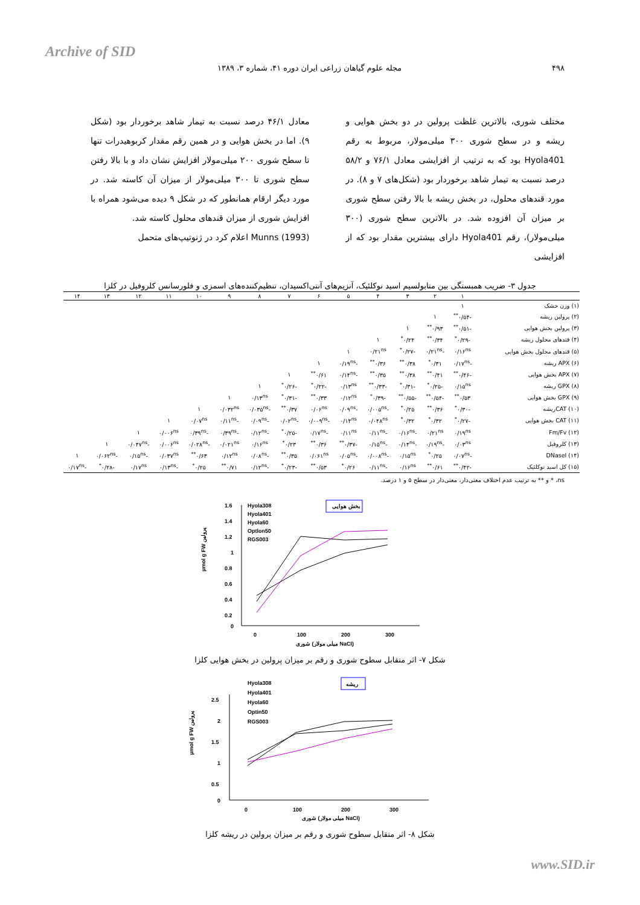Archive of SID
۴۹۸ مجله علوم گیاهان زراعی ایران دوره ۴۱، شماره ۳، ۱۳۸۹
مختلف شوری، بالاترین غلظت پرولین در دو بخش هوایی و ریشه و در سطح شوری ۳۰۰ میلی‌مولار، مربوط به رقم Hyola401 بود که به ترتیب از افزایشی معادل ۷۶/۱ و ۵۸/۲ درصد نسبت به تیمار شاهد برخوردار بود (شکل‌های ۷ و ۸). در مورد قندهای محلول، در بخش ریشه با بالا رفتن سطح شوری بر میزان آن افزوده شد. در بالاترین سطح شوری (۳۰۰ میلی‌مولار)، رقم Hyola401 دارای بیشترین مقدار بود که از افزایشی
معادل ۴۶/۱ درصد نسبت به تیمار شاهد برخوردار بود (شکل ۹). اما در بخش هوایی و در همین رقم مقدار کربوهیدرات تنها تا سطح شوری ۲۰۰ میلی‌مولار افزایش نشان داد و با بالا رفتن سطح شوری تا ۳۰۰ میلی‌مولار از میزان آن کاسته شد. در مورد دیگر ارقام همانطور که در شکل ۹ دیده می‌شود همراه با افزایش شوری از میزان قندهای محلول کاسته شد.
Munns (1993) اعلام کرد در ژنوتیپ‌های متحمل
جدول ۳- ضریب همبستگی بین متابولسیم اسید نوکلئیک، آنزیم‌های آنتی‌اکسیدان، تنظیم‌کننده‌های اسمزی و فلورسانس کلروفیل در کلزا
| | ۱ | ۲ | ۳ | ۴ | ۵ | ۶ | ۷ | ۸ | ۹ | ۱۰ | ۱۱ | ۱۲ | ۱۳ | ۱۴ |
| --- | --- | --- | --- | --- | --- | --- | --- | --- | --- | --- | --- | --- | --- | --- |
| (۱) وزن خشک | ۱ | | | | | | | | | | | | | |
| (۲) پرولین ریشه | -۰/۵۴<sup>**</sup> | ۱ | | | | | | | | | | | | |
| (۳) پرولین بخش هوایی | -۰/۵۱<sup>**</sup> | ۰/۹۳<sup>**</sup> | ۱ | | | | | | | | | | | |
| (۴) قندهای محلول ریشه | -۰/۲۹<sup>*</sup> | ۰/۳۴<sup>**</sup> | ۰/۲۴<sup>*</sup> | ۱ | | | | | | | | | | |
| (۵) قندهای محلول بخش هوایی | ۰/۱۶<sup>ns</sup> | -۰/۲۱<sup>ns</sup> | -۰/۲۷<sup>*</sup> | ۰/۲۱<sup>ns</sup> | ۱ | | | | | | | | | |
| (۶) APX ریشه | -۰/۱۷<sup>ns</sup> | ۰/۳۱<sup>*</sup> | ۰/۳۸<sup>**</sup> | ۰/۳۶<sup>**</sup> | -۰/۱۹<sup>ns</sup> | ۱ | | | | | | | | |
| (۷) APX بخش هوایی | -۰/۴۶<sup>**</sup> | ۰/۴۱<sup>**</sup> | ۰/۳۸<sup>**</sup> | ۰/۳۵<sup>**</sup> | -۰/۱۴<sup>ns</sup> | ۰/۶۱<sup>**</sup> | ۱ | | | | | | | |
| (۸) GPX ریشه | ۰/۱۵<sup>ns</sup> | -۰/۲۵<sup>*</sup> | -۰/۳۱<sup>*</sup> | -۰/۳۳<sup>**</sup> | ۰/۱۳<sup>ns</sup> | -۰/۲۲<sup>*</sup> | -۰/۲۶<sup>*</sup> | ۱ | | | | | | |
| (۹) GPX بخش هوایی | ۰/۵۳<sup>**</sup> | -۰/۵۴<sup>**</sup> | -۰/۵۵<sup>**</sup> | -۰/۳۹<sup>*</sup> | ۰/۱۲<sup>ns</sup> | ۰/۳۳<sup>**</sup> | -۰/۳۱<sup>*</sup> | ۰/۱۳<sup>ns</sup> | ۱ | | | | | |
| (۱۰) CATریشه | -۰/۳۰<sup>*</sup> | ۰/۳۶<sup>**</sup> | ۰/۲۵<sup>*</sup> | -۰/۰۰۵<sup>ns</sup> | -۰/۰۹<sup>ns</sup> | ۰/۰۶<sup>ns</sup> | ۰/۳۷<sup>**</sup> | -۰/۰۳۵<sup>ns</sup> | ۰/۰۳۲<sup>ns</sup> | ۱ | | | | |
| (۱۱) CAT بخش هوایی | -۰/۲۷<sup>*</sup> | ۰/۳۲<sup>*</sup> | ۰/۳۲<sup>*</sup> | ۰/۰۴۸<sup>ns</sup> | ۰/۱۴<sup>ns</sup> | -۰/۰۰۹<sup>ns</sup> | -۰/۰۲<sup>ns</sup> | -۰/۰۹<sup>ns</sup> | -۰/۱۱<sup>ns</sup> | ۰/۰۷<sup>ns</sup> | ۱ | | | |
| (۱۲) Fm/Fv | ۰/۱۹<sup>ns</sup> | ۰/۲۱<sup>ns</sup> | -۰/۱۶<sup>ns</sup> | -۰/۱۱<sup>ns</sup> | ۰/۱۱<sup>ns</sup> | -۰/۱۷<sup>ns</sup> | -۰/۲۵<sup>*</sup> | -۰/۱۲<sup>ns</sup> | -۰/۳۹<sup>ns</sup> | -۰/۳۹<sup>ns</sup> | ۰/۰۰۶<sup>ns</sup> | ۱ | | |
| (۱۳) کلروفیل | ۰/۰۳<sup>ns</sup> | -۰/۱۹<sup>ns</sup> | -۰/۱۴<sup>ns</sup> | -۰/۱۵<sup>ns</sup> | -۰/۳۷<sup>**</sup> | ۰/۳۶<sup>**</sup> | ۰/۲۳<sup>*</sup> | ۰/۱۶<sup>ns</sup> | ۰/۰۲۱<sup>ns</sup> | -۰/۰۲۸<sup>ns</sup> | ۰/۰۰۶<sup>ns</sup> | -۰/۰۴۷<sup>ns</sup> | ۱ | |
| (۱۴) DNaseI | -۰/۰۷<sup>ns</sup> | ۰/۲۵<sup>*</sup> | ۰/۱۵<sup>ns</sup> | -۰/۰۰۸<sup>ns</sup> | -۰/۰۵<sup>ns</sup> | ۰/۰۶۱<sup>ns</sup> | ۰/۳۵<sup>**</sup> | -۰/۰۸<sup>ns</sup> | ۰/۱۲<sup>ns</sup> | ۰/۶۳<sup>**</sup> | ۰/۰۳۷<sup>ns</sup> | -۰/۱۵<sup>ns</sup> | -۰/۰۶۲<sup>ns</sup> | ۱ |
| (۱۵) کل اسید نوکلئیک | -۰/۴۲<sup>**</sup> | ۰/۶۱<sup>**</sup> | ۰/۱۶<sup>ns</sup> | -۰/۱۱<sup>ns</sup> | ۰/۲۶<sup>*</sup> | ۰/۵۳<sup>**</sup> | -۰/۲۳<sup>*</sup> | -۰/۱۲<sup>ns</sup> | ۰/۷۱<sup>**</sup> | ۰/۲۵<sup>*</sup> | -۰/۱۳<sup>ns</sup> | ۰/۱۷<sup>ns</sup> | -۰/۲۸<sup>*</sup> | -۰/۱۷<sup>ns</sup> |
ns، * و ** به ترتیب عدم اختلاف معنی‌دار، معنی‌دار در سطح ۵ و ۱ درصد.
1.6
1.4
1.2
1
0.8
0.6
0.4
0.2
0
0
100
200
300
شوری (میلی مولار NaCl)
µmol g FW پرولین
Hyola308
Hyola401
Hyola60
Optlon50
RGS003
بخش هوایی
شکل ۷- اثر متقابل سطوح شوری و رقم بر میزان پرولین در بخش هوایی کلزا
2.5
2
1.5
1
0.5
0
0
100
200
300
شوری (میلی مولار NaCl)
µmol g FW پرولین
Hyola308
Hyola401
Hyola60
Optin50
RGS003
ریشه
شکل ۸- اثر متقابل سطوح شوری و رقم بر میزان پرولین در ریشه کلزا
www.SID.ir